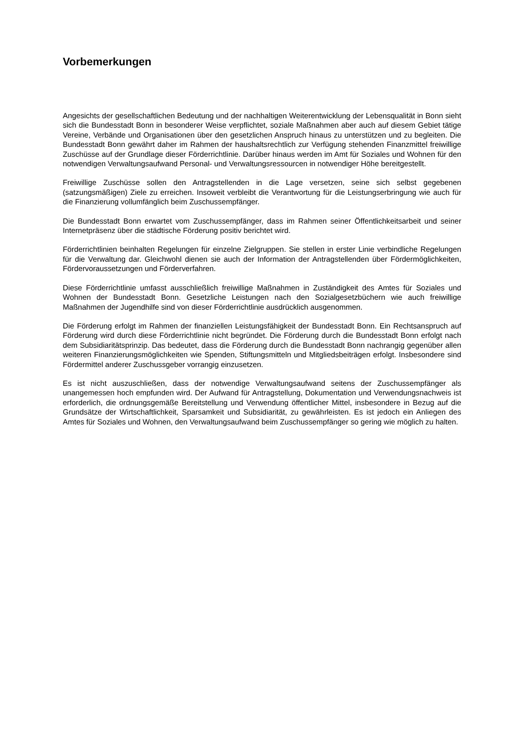Vorbemerkungen
Angesichts der gesellschaftlichen Bedeutung und der nachhaltigen Weiterentwicklung der Lebensqualität in Bonn sieht sich die Bundesstadt Bonn in besonderer Weise verpflichtet, soziale Maßnahmen aber auch auf diesem Gebiet tätige Vereine, Verbände und Organisationen über den gesetzlichen Anspruch hinaus zu unterstützen und zu begleiten. Die Bundesstadt Bonn gewährt daher im Rahmen der haushaltsrechtlich zur Verfügung stehenden Finanzmittel freiwillige Zuschüsse auf der Grundlage dieser Förderrichtlinie. Darüber hinaus werden im Amt für Soziales und Wohnen für den notwendigen Verwaltungsaufwand Personal- und Verwaltungsressourcen in notwendiger Höhe bereitgestellt.
Freiwillige Zuschüsse sollen den Antragstellenden in die Lage versetzen, seine sich selbst gegebenen (satzungsmäßigen) Ziele zu erreichen. Insoweit verbleibt die Verantwortung für die Leistungserbringung wie auch für die Finanzierung vollumfänglich beim Zuschussempfänger.
Die Bundesstadt Bonn erwartet vom Zuschussempfänger, dass im Rahmen seiner Öffentlichkeitsarbeit und seiner Internetpräsenz über die städtische Förderung positiv berichtet wird.
Förderrichtlinien beinhalten Regelungen für einzelne Zielgruppen. Sie stellen in erster Linie verbindliche Regelungen für die Verwaltung dar. Gleichwohl dienen sie auch der Information der Antragstellenden über Fördermöglichkeiten, Fördervoraussetzungen und Förderverfahren.
Diese Förderrichtlinie umfasst ausschließlich freiwillige Maßnahmen in Zuständigkeit des Amtes für Soziales und Wohnen der Bundesstadt Bonn. Gesetzliche Leistungen nach den Sozialgesetzbüchern wie auch freiwillige Maßnahmen der Jugendhilfe sind von dieser Förderrichtlinie ausdrücklich ausgenommen.
Die Förderung erfolgt im Rahmen der finanziellen Leistungsfähigkeit der Bundesstadt Bonn. Ein Rechtsanspruch auf Förderung wird durch diese Förderrichtlinie nicht begründet. Die Förderung durch die Bundesstadt Bonn erfolgt nach dem Subsidiaritätsprinzip. Das bedeutet, dass die Förderung durch die Bundesstadt Bonn nachrangig gegenüber allen weiteren Finanzierungsmöglichkeiten wie Spenden, Stiftungsmitteln und Mitgliedsbeiträgen erfolgt. Insbesondere sind Fördermittel anderer Zuschussgeber vorrangig einzusetzen.
Es ist nicht auszuschließen, dass der notwendige Verwaltungsaufwand seitens der Zuschussempfänger als unangemessen hoch empfunden wird. Der Aufwand für Antragstellung, Dokumentation und Verwendungsnachweis ist erforderlich, die ordnungsgemäße Bereitstellung und Verwendung öffentlicher Mittel, insbesondere in Bezug auf die Grundsätze der Wirtschaftlichkeit, Sparsamkeit und Subsidiarität, zu gewährleisten. Es ist jedoch ein Anliegen des Amtes für Soziales und Wohnen, den Verwaltungsaufwand beim Zuschussempfänger so gering wie möglich zu halten.